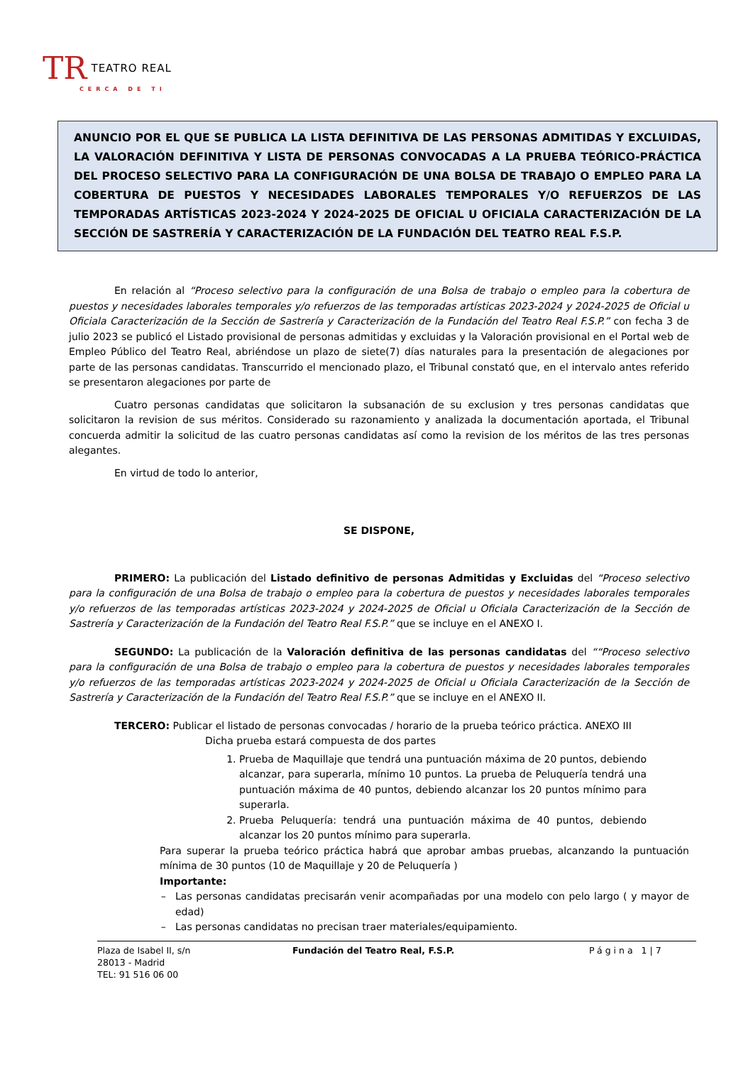TR TEATRO REAL
CERCA DE TI
ANUNCIO POR EL QUE SE PUBLICA LA LISTA DEFINITIVA DE LAS PERSONAS ADMITIDAS Y EXCLUIDAS, LA VALORACIÓN DEFINITIVA Y LISTA DE PERSONAS CONVOCADAS A LA PRUEBA TEÓRICO-PRÁCTICA DEL PROCESO SELECTIVO PARA LA CONFIGURACIÓN DE UNA BOLSA DE TRABAJO O EMPLEO PARA LA COBERTURA DE PUESTOS Y NECESIDADES LABORALES TEMPORALES Y/O REFUERZOS DE LAS TEMPORADAS ARTÍSTICAS 2023-2024 Y 2024-2025 DE OFICIAL U OFICIALA CARACTERIZACIÓN DE LA SECCIÓN DE SASTRERÍA Y CARACTERIZACIÓN DE LA FUNDACIÓN DEL TEATRO REAL F.S.P.
En relación al “Proceso selectivo para la configuración de una Bolsa de trabajo o empleo para la cobertura de puestos y necesidades laborales temporales y/o refuerzos de las temporadas artísticas 2023-2024 y 2024-2025 de Oficial u Oficiala Caracterización de la Sección de Sastrería y Caracterización de la Fundación del Teatro Real F.S.P.” con fecha 3 de julio 2023 se publicó el Listado provisional de personas admitidas y excluidas y la Valoración provisional en el Portal web de Empleo Público del Teatro Real, abriéndose un plazo de siete(7) días naturales para la presentación de alegaciones por parte de las personas candidatas. Transcurrido el mencionado plazo, el Tribunal constató que, en el intervalo antes referido se presentaron alegaciones por parte de
Cuatro personas candidatas que solicitaron la subsanación de su exclusion y tres personas candidatas que solicitaron la revision de sus méritos. Considerado su razonamiento y analizada la documentación aportada, el Tribunal concuerda admitir la solicitud de las cuatro personas candidatas así como la revision de los méritos de las tres personas alegantes.
En virtud de todo lo anterior,
SE DISPONE,
PRIMERO: La publicación del Listado definitivo de personas Admitidas y Excluidas del “Proceso selectivo para la configuración de una Bolsa de trabajo o empleo para la cobertura de puestos y necesidades laborales temporales y/o refuerzos de las temporadas artísticas 2023-2024 y 2024-2025 de Oficial u Oficiala Caracterización de la Sección de Sastrería y Caracterización de la Fundación del Teatro Real F.S.P.” que se incluye en el ANEXO I.
SEGUNDO: La publicación de la Valoración definitiva de las personas candidatas del ““Proceso selectivo para la configuración de una Bolsa de trabajo o empleo para la cobertura de puestos y necesidades laborales temporales y/o refuerzos de las temporadas artísticas 2023-2024 y 2024-2025 de Oficial u Oficiala Caracterización de la Sección de Sastrería y Caracterización de la Fundación del Teatro Real F.S.P.” que se incluye en el ANEXO II.
TERCERO: Publicar el listado de personas convocadas / horario de la prueba teórico práctica. ANEXO III
Dicha prueba estará compuesta de dos partes
1. Prueba de Maquillaje que tendrá una puntuación máxima de 20 puntos, debiendo alcanzar, para superarla, mínimo 10 puntos. La prueba de Peluquería tendrá una puntuación máxima de 40 puntos, debiendo alcanzar los 20 puntos mínimo para superarla.
2. Prueba Peluquería: tendrá una puntuación máxima de 40 puntos, debiendo alcanzar los 20 puntos mínimo para superarla.
Para superar la prueba teórico práctica habrá que aprobar ambas pruebas, alcanzando la puntuación mínima de 30 puntos (10 de Maquillaje y 20 de Peluquería )
Importante:
Las personas candidatas precisarán venir acompañadas por una modelo con pelo largo ( y mayor de edad)
Las personas candidatas no precisan traer materiales/equipamiento.
Plaza de Isabel II, s/n
28013 - Madrid
TEL: 91 516 06 00
Fundación del Teatro Real, F.S.P. Página 1|7